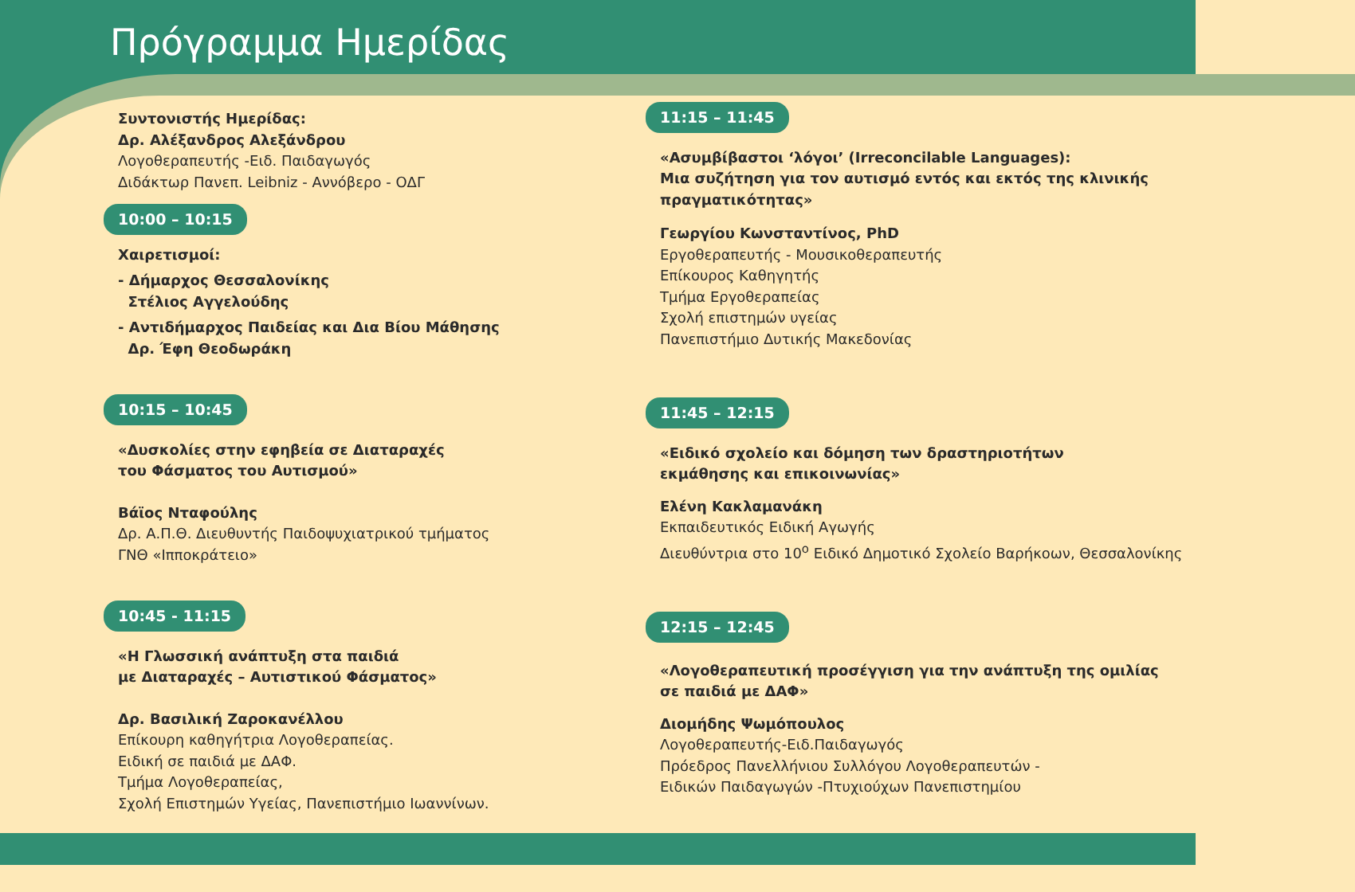Πρόγραμμα Ημερίδας
Συντονιστής Ημερίδας:
Δρ. Αλέξανδρος Αλεξάνδρου
Λογοθεραπευτής -Ειδ. Παιδαγωγός
Διδάκτωρ Πανεπ. Leibniz - Αννόβερο - ΟΔΓ
10:00 – 10:15
Χαιρετισμοί:
- Δήμαρχος Θεσσαλονίκης
Στέλιος Αγγελούδης
- Αντιδήμαρχος Παιδείας και Δια Βίου Μάθησης
Δρ. Έφη Θεοδωράκη
10:15 – 10:45
«Δυσκολίες στην εφηβεία σε Διαταραχές
του Φάσματος του Αυτισμού»
Βάϊος Νταφούλης
Δρ. Α.Π.Θ. Διευθυντής Παιδοψυχιατρικού τμήματος
ΓΝΘ «Ιπποκράτειο»
10:45 - 11:15
«Η Γλωσσική ανάπτυξη στα παιδιά
με Διαταραχές – Αυτιστικού Φάσματος»
Δρ. Βασιλική Ζαροκανέλλου
Επίκουρη καθηγήτρια Λογοθεραπείας.
Ειδική σε παιδιά με ΔΑΦ.
Τμήμα Λογοθεραπείας,
Σχολή Επιστημών Υγείας, Πανεπιστήμιο Ιωαννίνων.
11:15 – 11:45
«Ασυμβίβαστοι ‘λόγοι’ (Irreconcilable Languages):
Μια συζήτηση για τον αυτισμό εντός και εκτός της κλινικής
πραγματικότητας»
Γεωργίου Κωνσταντίνος, PhD
Εργοθεραπευτής - Μουσικοθεραπευτής
Επίκουρος Καθηγητής
Τμήμα Εργοθεραπείας
Σχολή επιστημών υγείας
Πανεπιστήμιο Δυτικής Μακεδονίας
11:45 – 12:15
«Ειδικό σχολείο και δόμηση των δραστηριοτήτων
εκμάθησης και επικοινωνίας»
Ελένη Κακλαμανάκη
Εκπαιδευτικός Ειδική Αγωγής
Διευθύντρια στο 10<sup>ο</sup> Ειδικό Δημοτικό Σχολείο Βαρήκοων, Θεσσαλονίκης
12:15 – 12:45
«Λογοθεραπευτική προσέγγιση για την ανάπτυξη της ομιλίας
σε παιδιά με ΔΑΦ»
Διομήδης Ψωμόπουλος
Λογοθεραπευτής-Ειδ.Παιδαγωγός
Πρόεδρος Πανελλήνιου Συλλόγου Λογοθεραπευτών -
Ειδικών Παιδαγωγών -Πτυχιούχων Πανεπιστημίου